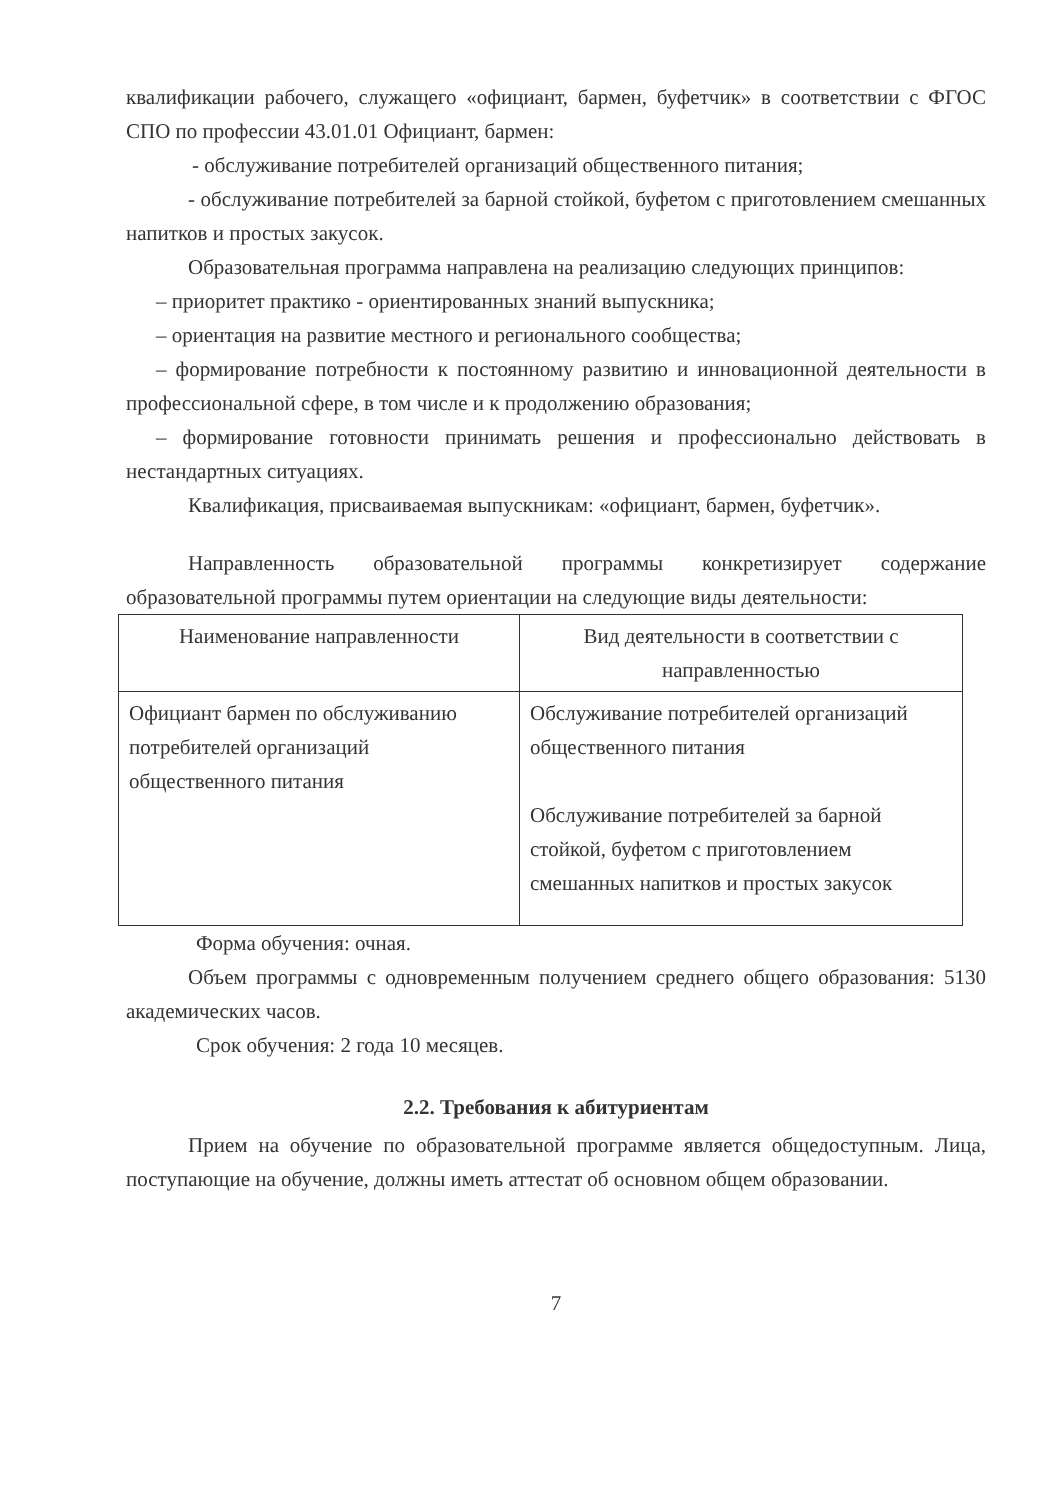квалификации рабочего, служащего «официант, бармен, буфетчик» в соответствии с ФГОС СПО по профессии 43.01.01 Официант, бармен:
- обслуживание потребителей организаций общественного питания;
- обслуживание потребителей за барной стойкой, буфетом с приготовлением смешанных напитков и простых закусок.
Образовательная программа направлена на реализацию следующих принципов:
– приоритет практико - ориентированных знаний выпускника;
– ориентация на развитие местного и регионального сообщества;
– формирование потребности к постоянному развитию и инновационной деятельности в профессиональной сфере, в том числе и к продолжению образования;
– формирование готовности принимать решения и профессионально действовать в нестандартных ситуациях.
Квалификация, присваиваемая выпускникам: «официант, бармен, буфетчик».
Направленность образовательной программы конкретизирует содержание образовательной программы путем ориентации на следующие виды деятельности:
| Наименование направленности | Вид деятельности в соответствии с направленностью |
| --- | --- |
| Официант бармен по обслуживанию потребителей организаций общественного питания | Обслуживание потребителей организаций общественного питания Обслуживание потребителей за барной стойкой, буфетом с приготовлением смешанных напитков и простых закусок |
Форма обучения: очная.
Объем программы с одновременным получением среднего общего образования: 5130 академических часов.
Срок обучения: 2 года 10 месяцев.
2.2. Требования к абитуриентам
Прием на обучение по образовательной программе является общедоступным. Лица, поступающие на обучение, должны иметь аттестат об основном общем образовании.
7